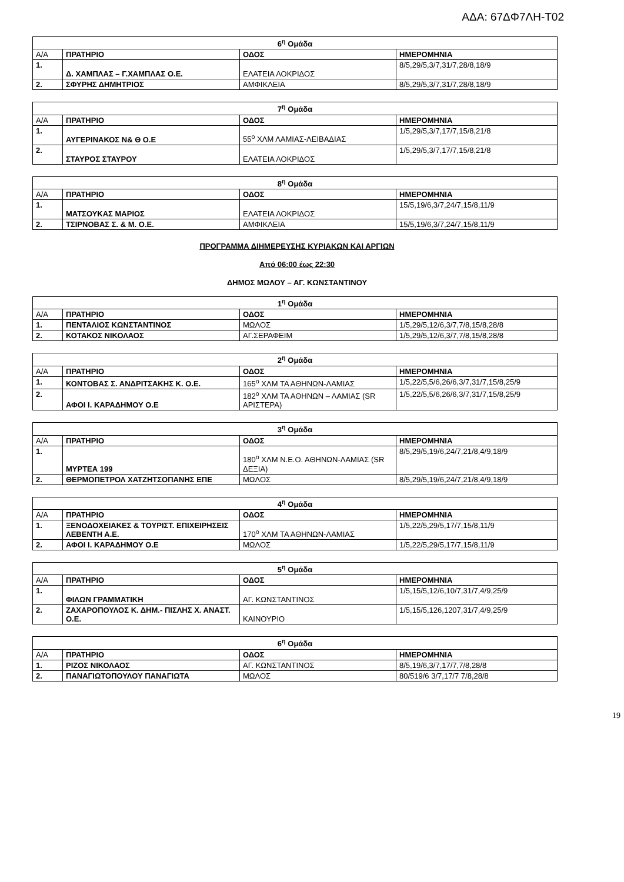ΑΔΑ: 67ΔΦ7ΛΗ-Τ02
| 6<sup>η</sup> Ομάδα | | | |
| --- | --- | --- | --- |
| Α/Α | ΠΡΑΤΗΡΙΟ | ΟΔΟΣ | ΗΜΕΡΟΜΗΝΙΑ |
| 1. | Δ. ΧΑΜΠΛΑΣ – Γ.ΧΑΜΠΛΑΣ Ο.Ε. | ΕΛΑΤΕΙΑ ΛΟΚΡΙΔΟΣ | 8/5,29/5,3/7,31/7,28/8,18/9 |
| 2. | ΣΦΥΡΗΣ ΔΗΜΗΤΡΙΟΣ | ΑΜΦΙΚΛΕΙΑ | 8/5,29/5,3/7,31/7,28/8,18/9 |
| 7<sup>η</sup> Ομάδα | | | |
| --- | --- | --- | --- |
| Α/Α | ΠΡΑΤΗΡΙΟ | ΟΔΟΣ | ΗΜΕΡΟΜΗΝΙΑ |
| 1. | ΑΥΓΕΡΙΝΑΚΟΣ Ν& Θ Ο.Ε | 55<sup>ο</sup> ΧΛΜ ΛΑΜΙΑΣ-ΛΕΙΒΑΔΙΑΣ | 1/5,29/5,3/7,17/7,15/8,21/8 |
| 2. | ΣΤΑΥΡΟΣ ΣΤΑΥΡΟΥ | ΕΛΑΤΕΙΑ ΛΟΚΡΙΔΟΣ | 1/5,29/5,3/7,17/7,15/8,21/8 |
| 8<sup>η</sup> Ομάδα | | | |
| --- | --- | --- | --- |
| Α/Α | ΠΡΑΤΗΡΙΟ | ΟΔΟΣ | ΗΜΕΡΟΜΗΝΙΑ |
| 1. | ΜΑΤΣΟΥΚΑΣ ΜΑΡΙΟΣ | ΕΛΑΤΕΙΑ ΛΟΚΡΙΔΟΣ | 15/5,19/6,3/7,24/7,15/8,11/9 |
| 2. | ΤΣΙΡΝΟΒΑΣ Σ. & Μ. Ο.Ε. | ΑΜΦΙΚΛΕΙΑ | 15/5,19/6,3/7,24/7,15/8,11/9 |
ΠΡΟΓΡΑΜΜΑ ΔΙΗΜΕΡΕΥΣΗΣ ΚΥΡΙΑΚΩΝ ΚΑΙ ΑΡΓΙΩΝ
Από 06:00 έως 22:30
ΔΗΜΟΣ ΜΩΛΟΥ – ΑΓ. ΚΩΝΣΤΑΝΤΙΝΟΥ
| 1<sup>η</sup> Ομάδα | | | |
| --- | --- | --- | --- |
| Α/Α | ΠΡΑΤΗΡΙΟ | ΟΔΟΣ | ΗΜΕΡΟΜΗΝΙΑ |
| 1. | ΠΕΝΤΑΛΙΟΣ ΚΩΝΣΤΑΝΤΙΝΟΣ | ΜΩΛΟΣ | 1/5,29/5,12/6,3/7,7/8,15/8,28/8 |
| 2. | ΚΟΤΑΚΟΣ ΝΙΚΟΛΑΟΣ | ΑΓ.ΣΕΡΑΦΕΙΜ | 1/5,29/5,12/6,3/7,7/8,15/8,28/8 |
| 2<sup>η</sup> Ομάδα | | | |
| --- | --- | --- | --- |
| Α/Α | ΠΡΑΤΗΡΙΟ | ΟΔΟΣ | ΗΜΕΡΟΜΗΝΙΑ |
| 1. | ΚΟΝΤΟΒΑΣ Σ. ΑΝΔΡΙΤΣΑΚΗΣ Κ. Ο.Ε. | 165<sup>ο</sup> ΧΛΜ ΤΑ ΑΘΗΝΩΝ-ΛΑΜΙΑΣ | 1/5,22/5,5/6,26/6,3/7,31/7,15/8,25/9 |
| 2. | ΑΦΟΙ Ι. ΚΑΡΑΔΗΜΟΥ Ο.Ε | 182<sup>ο</sup> ΧΛΜ ΤΑ ΑΘΗΝΩΝ – ΛΑΜΙΑΣ (SR ΑΡΙΣΤΕΡΑ) | 1/5,22/5,5/6,26/6,3/7,31/7,15/8,25/9 |
| 3<sup>η</sup> Ομάδα | | | |
| --- | --- | --- | --- |
| Α/Α | ΠΡΑΤΗΡΙΟ | ΟΔΟΣ | ΗΜΕΡΟΜΗΝΙΑ |
| 1. | ΜΥΡΤΕΑ 199 | 180<sup>ο</sup> ΧΛΜ Ν.Ε.Ο. ΑΘΗΝΩΝ-ΛΑΜΙΑΣ (SR ΔΕΞΙΑ) | 8/5,29/5,19/6,24/7,21/8,4/9,18/9 |
| 2. | ΘΕΡΜΟΠΕΤΡΟΛ ΧΑΤΖΗΤΣΟΠΑΝΗΣ ΕΠΕ | ΜΩΛΟΣ | 8/5,29/5,19/6,24/7,21/8,4/9,18/9 |
| 4<sup>η</sup> Ομάδα | | | |
| --- | --- | --- | --- |
| Α/Α | ΠΡΑΤΗΡΙΟ | ΟΔΟΣ | ΗΜΕΡΟΜΗΝΙΑ |
| 1. | ΞΕΝΟΔΟΧΕΙΑΚΕΣ & ΤΟΥΡΙΣΤ. ΕΠΙΧΕΙΡΗΣΕΙΣ ΛΕΒΕΝΤΗ Α.Ε. | 170<sup>ο</sup> ΧΛΜ ΤΑ ΑΘΗΝΩΝ-ΛΑΜΙΑΣ | 1/5,22/5,29/5,17/7,15/8,11/9 |
| 2. | ΑΦΟΙ Ι. ΚΑΡΑΔΗΜΟΥ Ο.Ε | ΜΩΛΟΣ | 1/5,22/5,29/5,17/7,15/8,11/9 |
| 5<sup>η</sup> Ομάδα | | | |
| --- | --- | --- | --- |
| Α/Α | ΠΡΑΤΗΡΙΟ | ΟΔΟΣ | ΗΜΕΡΟΜΗΝΙΑ |
| 1. | ΦΙΛΩΝ ΓΡΑΜΜΑΤΙΚΗ | ΑΓ. ΚΩΝΣΤΑΝΤΙΝΟΣ | 1/5,15/5,12/6,10/7,31/7,4/9,25/9 |
| 2. | ΖΑΧΑΡΟΠΟΥΛΟΣ Κ. ΔΗΜ.- ΠΙΣΛΗΣ Χ. ΑΝΑΣΤ. Ο.Ε. | ΚΑΙΝΟΥΡΙΟ | 1/5,15/5,126,1207,31/7,4/9,25/9 |
| 6<sup>η</sup> Ομάδα | | | |
| --- | --- | --- | --- |
| Α/Α | ΠΡΑΤΗΡΙΟ | ΟΔΟΣ | ΗΜΕΡΟΜΗΝΙΑ |
| 1. | ΡΙΖΟΣ ΝΙΚΟΛΑΟΣ | ΑΓ. ΚΩΝΣΤΑΝΤΙΝΟΣ | 8/5,19/6,3/7,17/7,7/8,28/8 |
| 2. | ΠΑΝΑΓΙΩΤΟΠΟΥΛΟΥ ΠΑΝΑΓΙΩΤΑ | ΜΩΛΟΣ | 80/519/6 3/7,17/7 7/8,28/8 |
19